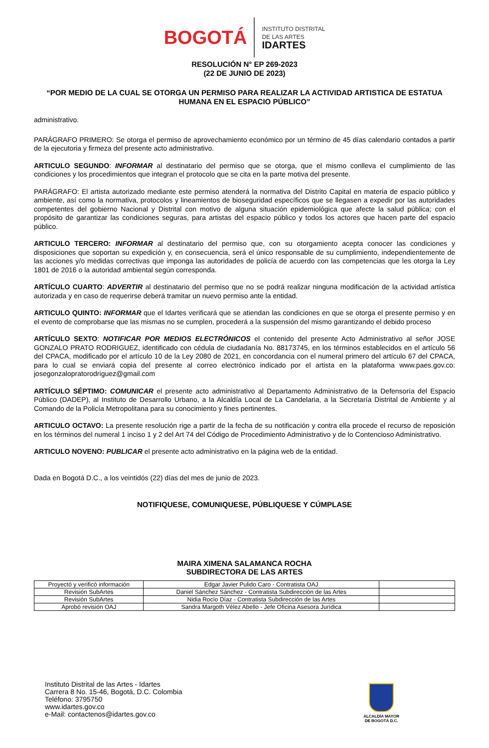BOGOTÁ
INSTITUTO DISTRITAL
DE LAS ARTES
IDARTES
RESOLUCIÓN N° EP 269-2023
(22 DE JUNIO DE 2023)
“POR MEDIO DE LA CUAL SE OTORGA UN PERMISO PARA REALIZAR LA ACTIVIDAD ARTISTICA DE ESTATUA HUMANA EN EL ESPACIO PÚBLICO”
administrativo.
PARÁGRAFO PRIMERO: Se otorga el permiso de aprovechamiento económico por un término de 45 días calendario contados a partir de la ejecutoria y firmeza del presente acto administrativo.
ARTICULO SEGUNDO: INFORMAR al destinatario del permiso que se otorga, que el mismo conlleva el cumplimiento de las condiciones y los procedimientos que integran el protocolo que se cita en la parte motiva del presente.
PARÁGRAFO: El artista autorizado mediante este permiso atenderá la normativa del Distrito Capital en materia de espacio público y ambiente, así como la normativa, protocolos y lineamientos de bioseguridad específicos que se llegasen a expedir por las autoridades competentes del gobierno Nacional y Distrital con motivo de alguna situación epidemiológica que afecte la salud pública; con el propósito de garantizar las condiciones seguras, para artistas del espacio público y todos los actores que hacen parte del espacio público.
ARTICULO TERCERO: INFORMAR al destinatario del permiso que, con su otorgamiento acepta conocer las condiciones y disposiciones que soportan su expedición y, en consecuencia, será el único responsable de su cumplimiento, independientemente de las acciones y/o medidas correctivas que imponga las autoridades de policía de acuerdo con las competencias que les otorga la Ley 1801 de 2016 o la autoridad ambiental según corresponda.
ARTÍCULO CUARTO: ADVERTIR al destinatario del permiso que no se podrá realizar ninguna modificación de la actividad artística autorizada y en caso de requerirse deberá tramitar un nuevo permiso ante la entidad.
ARTICULO QUINTO: INFORMAR que el Idartes verificará que se atiendan las condiciones en que se otorga el presente permiso y en el evento de comprobarse que las mismas no se cumplen, procederá a la suspensión del mismo garantizando el debido proceso
ARTÍCULO SEXTO: NOTIFICAR POR MEDIOS ELECTRÓNICOS el contenido del presente Acto Administrativo al señor JOSE GONZALO PRATO RODRIGUEZ, identificado con cédula de ciudadanía No. 88173745, en los términos establecidos en el artículo 56 del CPACA, modificado por el artículo 10 de la Ley 2080 de 2021, en concordancia con el numeral primero del artículo 67 del CPACA, para lo cual se enviará copia del presente al correo electrónico indicado por el artista en la plataforma www.paes.gov.co: josegonzalopratorodriguez@gmail.com
ARTÍCULO SÉPTIMO: COMUNICAR el presente acto administrativo al Departamento Administrativo de la Defensoría del Espacio Público (DADEP), al Instituto de Desarrollo Urbano, a la Alcaldía Local de La Candelaria, a la Secretaría Distrital de Ambiente y al Comando de la Policía Metropolitana para su conocimiento y fines pertinentes.
ARTICULO OCTAVO: La presente resolución rige a partir de la fecha de su notificación y contra ella procede el recurso de reposición en los términos del numeral 1 inciso 1 y 2 del Art 74 del Código de Procedimiento Administrativo y de lo Contencioso Administrativo.
ARTICULO NOVENO: PUBLICAR el presente acto administrativo en la página web de la entidad.
Dada en Bogotá D.C., a los veintidós (22) días del mes de junio de 2023.
NOTIFIQUESE, COMUNIQUESE, PÚBLIQUESE Y CÚMPLASE
MAIRA XIMENA SALAMANCA ROCHA
SUBDIRECTORA DE LAS ARTES
| Proyectó y verificó información | Edgar Javier Pulido Caro - Contratista OAJ | |
| Revisión SubArtes | Daniel Sánchez Sánchez - Contratista Subdirección de las Artes | |
| Revisión SubArtes | Nidia Rocío Díaz - Contratista Subdirección de las Artes | |
| Aprobó revisión OAJ | Sandra Margoth Vélez Abello - Jefe Oficina Asesora Jurídica | |
Instituto Distrital de las Artes - Idartes
Carrera 8 No. 15-46, Bogotá, D.C. Colombia
Teléfono: 3795750
www.idartes.gov.co
e-Mail: contactenos@idartes.gov.co
ALCALDÍA MAYOR
DE BOGOTÁ D.C.